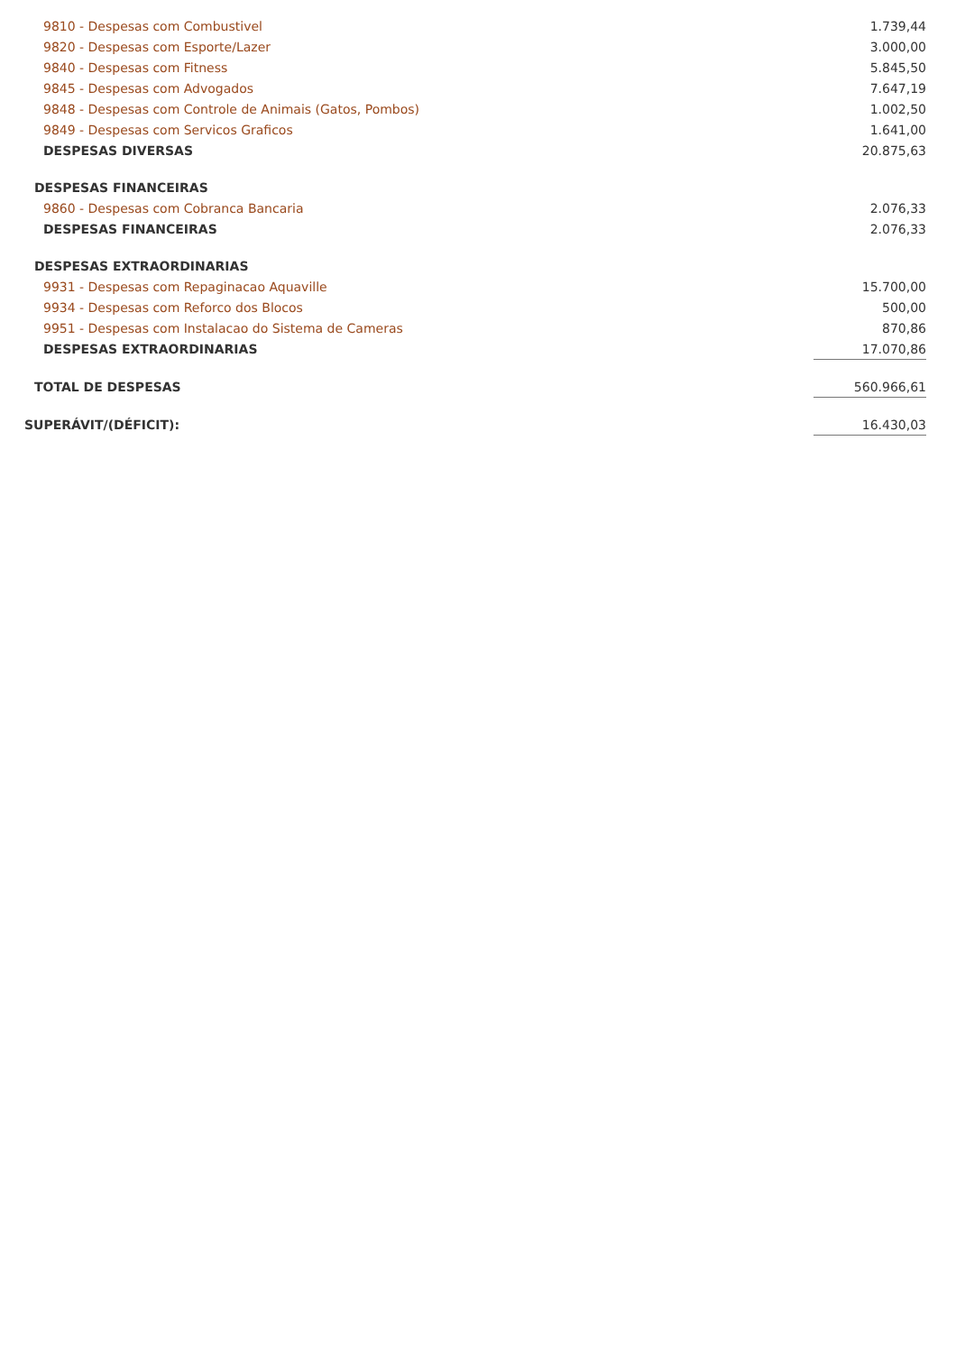| 9810 - Despesas com Combustivel | 1.739,44 |
| 9820 - Despesas com Esporte/Lazer | 3.000,00 |
| 9840 - Despesas com Fitness | 5.845,50 |
| 9845 - Despesas com Advogados | 7.647,19 |
| 9848 - Despesas com Controle de Animais (Gatos, Pombos) | 1.002,50 |
| 9849 - Despesas com Servicos Graficos | 1.641,00 |
| DESPESAS DIVERSAS | 20.875,63 |
| DESPESAS FINANCEIRAS | |
| 9860 - Despesas com Cobranca Bancaria | 2.076,33 |
| DESPESAS FINANCEIRAS | 2.076,33 |
| DESPESAS EXTRAORDINARIAS | |
| 9931 - Despesas com Repaginacao Aquaville | 15.700,00 |
| 9934 - Despesas com Reforco dos Blocos | 500,00 |
| 9951 - Despesas com Instalacao do Sistema de Cameras | 870,86 |
| DESPESAS EXTRAORDINARIAS | 17.070,86 |
| TOTAL DE DESPESAS | 560.966,61 |
| SUPERÁVIT/(DÉFICIT): | 16.430,03 |